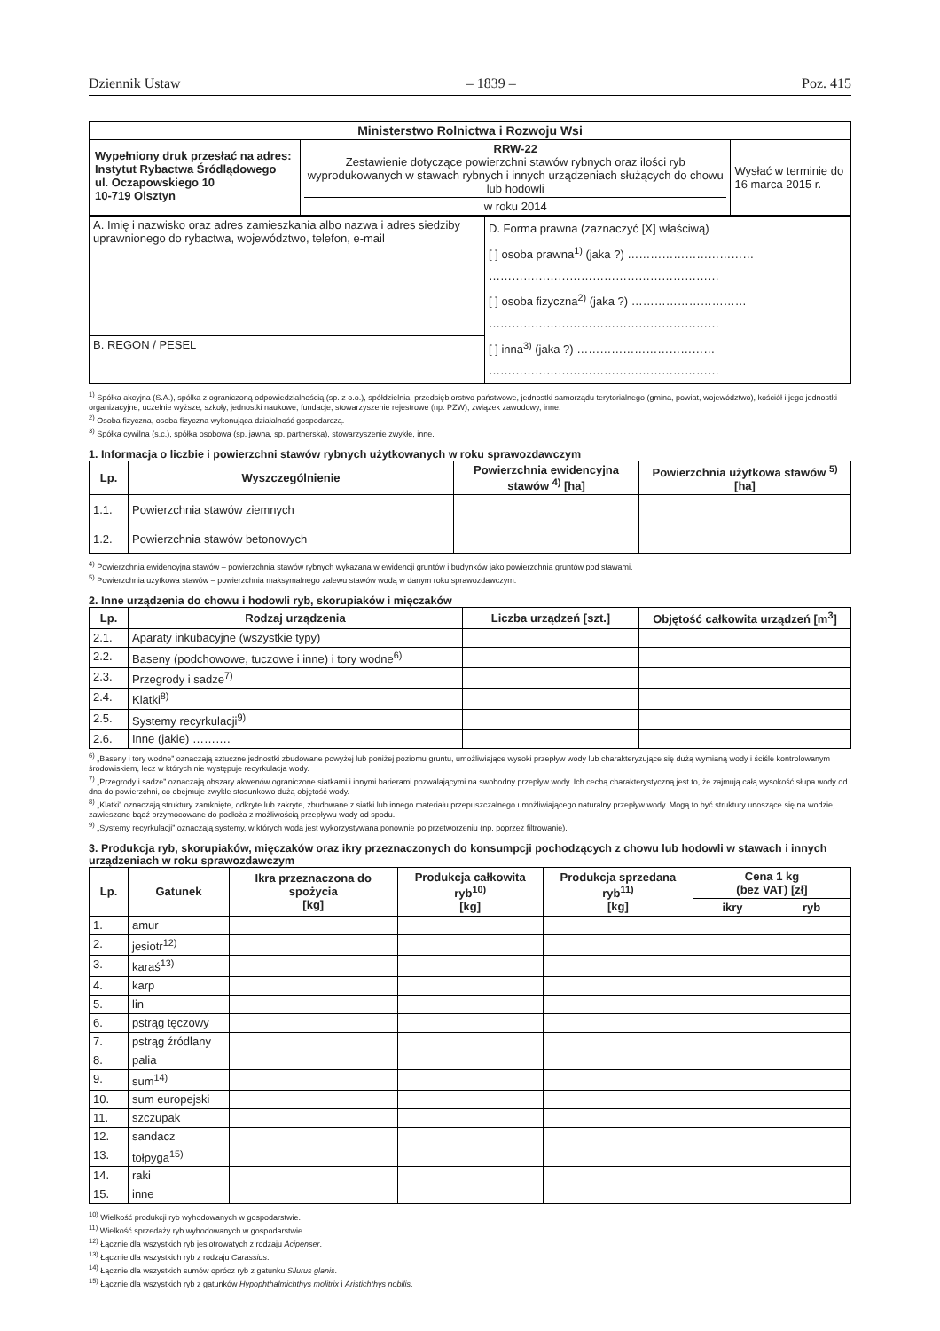Dziennik Ustaw – 1839 – Poz. 415
| Ministerstwo Rolnictwa i Rozwoju Wsi | | |
| --- | --- | --- |
| Wypełniony druk przesłać na adres: Instytut Rybactwa Śródlądowego ul. Oczapowskiego 10 10-719 Olsztyn | RRW-22 Zestawienie dotyczące powierzchni stawów rybnych oraz ilości ryb wyprodukowanych w stawach rybnych i innych urządzeniach służących do chowu lub hodowli w roku 2014 | Wysłać w terminie do 16 marca 2015 r. |
| A. Imię i nazwisko oraz adres zamieszkania albo nazwa i adres siedziby uprawnionego do rybactwa, województwo, telefon, e-mail | D. Forma prawna (zaznaczyć [X] właściwą) [ ] osoba prawna<sup>1)</sup> (jaka ?) …………………………… …………………………………………………… [ ] osoba fizyczna<sup>2)</sup> (jaka ?) ………………………… …………………………………………………… [ ] inna<sup>3)</sup> (jaka ?) ……………………………… …………………………………………………… |
| B. REGON / PESEL | |
<sup>1)</sup> Spółka akcyjna (S.A.), spółka z ograniczoną odpowiedzialnością (sp. z o.o.), spółdzielnia, przedsiębiorstwo państwowe, jednostki samorządu terytorialnego (gmina, powiat, województwo), kościół i jego jednostki organizacyjne, uczelnie wyższe, szkoły, jednostki naukowe, fundacje, stowarzyszenie rejestrowe (np. PZW), związek zawodowy, inne.
<sup>2)</sup> Osoba fizyczna, osoba fizyczna wykonująca działalność gospodarczą.
<sup>3)</sup> Spółka cywilna (s.c.), spółka osobowa (sp. jawna, sp. partnerska), stowarzyszenie zwykłe, inne.
1. Informacja o liczbie i powierzchni stawów rybnych użytkowanych w roku sprawozdawczym
| Lp. | Wyszczególnienie | Powierzchnia ewidencyjna stawów <sup>4)</sup> [ha] | Powierzchnia użytkowa stawów <sup>5)</sup> [ha] |
| --- | --- | --- | --- |
| 1.1. | Powierzchnia stawów ziemnych | | |
| 1.2. | Powierzchnia stawów betonowych | | |
<sup>4)</sup> Powierzchnia ewidencyjna stawów – powierzchnia stawów rybnych wykazana w ewidencji gruntów i budynków jako powierzchnia gruntów pod stawami.
<sup>5)</sup> Powierzchnia użytkowa stawów – powierzchnia maksymalnego zalewu stawów wodą w danym roku sprawozdawczym.
2. Inne urządzenia do chowu i hodowli ryb, skorupiaków i mięczaków
| Lp. | Rodzaj urządzenia | Liczba urządzeń [szt.] | Objętość całkowita urządzeń [m<sup>3</sup>] |
| --- | --- | --- | --- |
| 2.1. | Aparaty inkubacyjne (wszystkie typy) | | |
| 2.2. | Baseny (podchowowe, tuczowe i inne) i tory wodne<sup>6)</sup> | | |
| 2.3. | Przegrody i sadze<sup>7)</sup> | | |
| 2.4. | Klatki<sup>8)</sup> | | |
| 2.5. | Systemy recyrkulacji<sup>9)</sup> | | |
| 2.6. | Inne (jakie) ………. | | |
<sup>6)</sup> „Baseny i tory wodne” oznaczają sztuczne jednostki zbudowane powyżej lub poniżej poziomu gruntu, umożliwiające wysoki przepływ wody lub charakteryzujące się dużą wymianą wody i ściśle kontrolowanym środowiskiem, lecz w których nie występuje recyrkulacja wody.
<sup>7)</sup> „Przegrody i sadze” oznaczają obszary akwenów ograniczone siatkami i innymi barierami pozwalającymi na swobodny przepływ wody. Ich cechą charakterystyczną jest to, że zajmują całą wysokość słupa wody od dna do powierzchni, co obejmuje zwykle stosunkowo dużą objętość wody.
<sup>8)</sup> „Klatki” oznaczają struktury zamknięte, odkryte lub zakryte, zbudowane z siatki lub innego materiału przepuszczalnego umożliwiającego naturalny przepływ wody. Mogą to być struktury unoszące się na wodzie, zawieszone bądź przymocowane do podłoża z możliwością przepływu wody od spodu.
<sup>9)</sup> „Systemy recyrkulacji” oznaczają systemy, w których woda jest wykorzystywana ponownie po przetworzeniu (np. poprzez filtrowanie).
3. Produkcja ryb, skorupiaków, mięczaków oraz ikry przeznaczonych do konsumpcji pochodzących z chowu lub hodowli w stawach i innych urządzeniach w roku sprawozdawczym
| Lp. | Gatunek | Ikra przeznaczona do spożycia [kg] | Produkcja całkowita ryb<sup>10)</sup> [kg] | Produkcja sprzedana ryb<sup>11)</sup> [kg] | Cena 1 kg (bez VAT) [zł] | |
| --- | --- | --- | --- | --- | --- | --- |
| | | | | | ikry | ryb |
| 1. | amur | | | | | |
| 2. | jesiotr<sup>12)</sup> | | | | | |
| 3. | karaś<sup>13)</sup> | | | | | |
| 4. | karp | | | | | |
| 5. | lin | | | | | |
| 6. | pstrąg tęczowy | | | | | |
| 7. | pstrąg źródlany | | | | | |
| 8. | palia | | | | | |
| 9. | sum<sup>14)</sup> | | | | | |
| 10. | sum europejski | | | | | |
| 11. | szczupak | | | | | |
| 12. | sandacz | | | | | |
| 13. | tołpyga<sup>15)</sup> | | | | | |
| 14. | raki | | | | | |
| 15. | inne | | | | | |
<sup>10)</sup> Wielkość produkcji ryb wyhodowanych w gospodarstwie.
<sup>11)</sup> Wielkość sprzedaży ryb wyhodowanych w gospodarstwie.
<sup>12)</sup> Łącznie dla wszystkich ryb jesiotrowatych z rodzaju Acipenser.
<sup>13)</sup> Łącznie dla wszystkich ryb z rodzaju Carassius.
<sup>14)</sup> Łącznie dla wszystkich sumów oprócz ryb z gatunku Silurus glanis.
<sup>15)</sup> Łącznie dla wszystkich ryb z gatunków Hypophthalmichthys molitrix i Aristichthys nobilis.